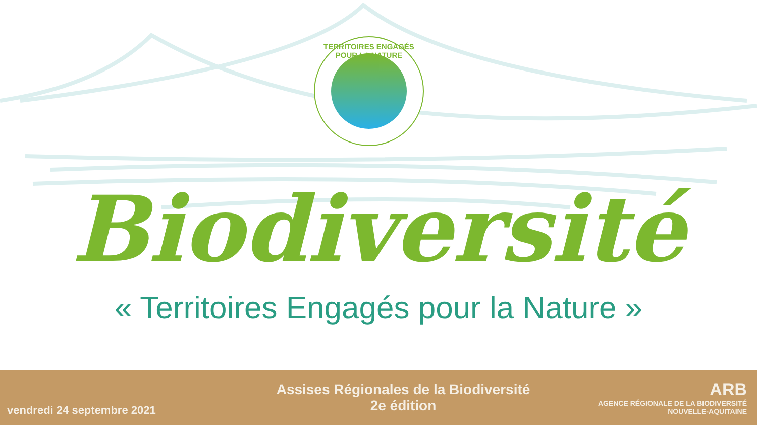TERRITOIRES ENGAGÉS POUR LA NATURE
Biodiversité
« Territoires Engagés pour la Nature »
vendredi 24 septembre 2021
Assises Régionales de la Biodiversité
2e édition
ARB
AGENCE RÉGIONALE DE LA BIODIVERSITÉ NOUVELLE-AQUITAINE